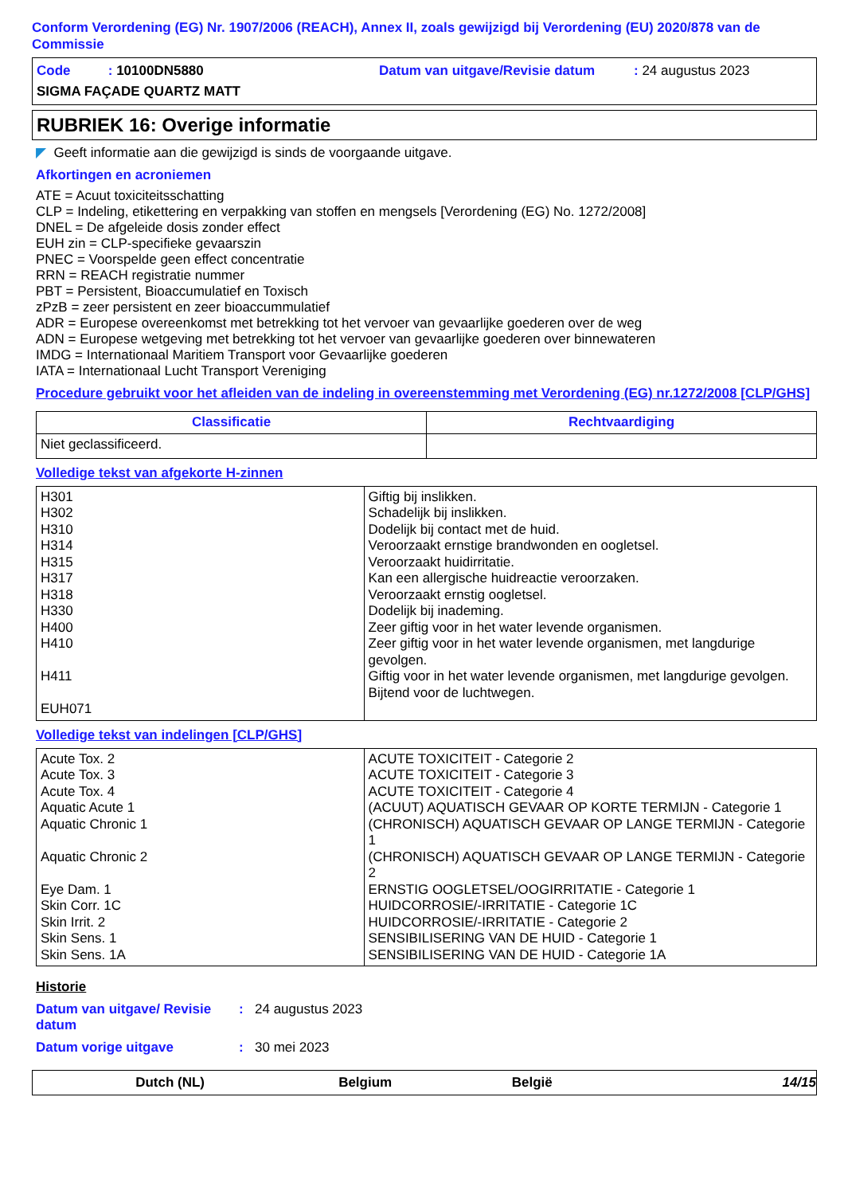Conform Verordening (EG) Nr. 1907/2006 (REACH), Annex II, zoals gewijzigd bij Verordening (EU) 2020/878 van de Commissie
Code : 10100DN5880 Datum van uitgave/Revisie datum: 24 augustus 2023
SIGMA FAÇADE QUARTZ MATT
RUBRIEK 16: Overige informatie
◤ Geeft informatie aan die gewijzigd is sinds de voorgaande uitgave.
Afkortingen en acroniemen
ATE = Acuut toxiciteitsschatting
CLP = Indeling, etikettering en verpakking van stoffen en mengsels [Verordening (EG) No. 1272/2008]
DNEL = De afgeleide dosis zonder effect
EUH zin = CLP-specifieke gevaarszin
PNEC = Voorspelde geen effect concentratie
RRN = REACH registratie nummer
PBT = Persistent, Bioaccumulatief en Toxisch
zPzB = zeer persistent en zeer bioaccummulatief
ADR = Europese overeenkomst met betrekking tot het vervoer van gevaarlijke goederen over de weg
ADN = Europese wetgeving met betrekking tot het vervoer van gevaarlijke goederen over binnewateren
IMDG = Internationaal Maritiem Transport voor Gevaarlijke goederen
IATA = Internationaal Lucht Transport Vereniging
Procedure gebruikt voor het afleiden van de indeling in overeenstemming met Verordening (EG) nr.1272/2008 [CLP/GHS]
| Classificatie | Rechtvaardiging |
| --- | --- |
| Niet geclassificeerd. | |
Volledige tekst van afgekorte H-zinnen
| H301 H302 H310 H314 H315 H317 H318 H330 H400 H410 H411 EUH071 | Giftig bij inslikken. Schadelijk bij inslikken. Dodelijk bij contact met de huid. Veroorzaakt ernstige brandwonden en oogletsel. Veroorzaakt huidirritatie. Kan een allergische huidreactie veroorzaken. Veroorzaakt ernstig oogletsel. Dodelijk bij inademing. Zeer giftig voor in het water levende organismen. Zeer giftig voor in het water levende organismen, met langdurige gevolgen. Giftig voor in het water levende organismen, met langdurige gevolgen. Bijtend voor de luchtwegen. |
Volledige tekst van indelingen [CLP/GHS]
| Acute Tox. 2 Acute Tox. 3 Acute Tox. 4 Aquatic Acute 1 Aquatic Chronic 1 Aquatic Chronic 2 Eye Dam. 1 Skin Corr. 1C Skin Irrit. 2 Skin Sens. 1 Skin Sens. 1A | ACUTE TOXICITEIT - Categorie 2 ACUTE TOXICITEIT - Categorie 3 ACUTE TOXICITEIT - Categorie 4 (ACUUT) AQUATISCH GEVAAR OP KORTE TERMIJN - Categorie 1 (CHRONISCH) AQUATISCH GEVAAR OP LANGE TERMIJN - Categorie 1 (CHRONISCH) AQUATISCH GEVAAR OP LANGE TERMIJN - Categorie 2 ERNSTIG OOGLETSEL/OOGIRRITATIE - Categorie 1 HUIDCORROSIE/-IRRITATIE - Categorie 1C HUIDCORROSIE/-IRRITATIE - Categorie 2 SENSIBILISERING VAN DE HUID - Categorie 1 SENSIBILISERING VAN DE HUID - Categorie 1A |
Historie
Datum van uitgave/ Revisie datum: 24 augustus 2023
Datum vorige uitgave: 30 mei 2023
Dutch (NL) Belgium België 14/15